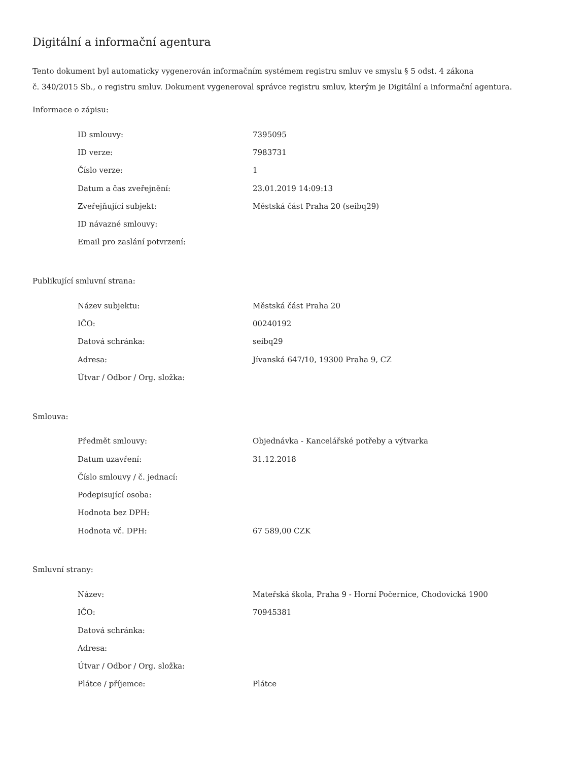Digitální a informační agentura
Tento dokument byl automaticky vygenerován informačním systémem registru smluv ve smyslu § 5 odst. 4 zákona
č. 340/2015 Sb., o registru smluv. Dokument vygeneroval správce registru smluv, kterým je Digitální a informační agentura.
Informace o zápisu:
| ID smlouvy: | 7395095 |
| ID verze: | 7983731 |
| Číslo verze: | 1 |
| Datum a čas zveřejnění: | 23.01.2019 14:09:13 |
| Zveřejňující subjekt: | Městská část Praha 20 (seibq29) |
| ID návazné smlouvy: | |
| Email pro zaslání potvrzení: | |
Publikující smluvní strana:
| Název subjektu: | Městská část Praha 20 |
| IČO: | 00240192 |
| Datová schránka: | seibq29 |
| Adresa: | Jívanská 647/10, 19300 Praha 9, CZ |
| Útvar / Odbor / Org. složka: | |
Smlouva:
| Předmět smlouvy: | Objednávka - Kancelářské potřeby a výtvarka |
| Datum uzavření: | 31.12.2018 |
| Číslo smlouvy / č. jednací: | |
| Podepisující osoba: | |
| Hodnota bez DPH: | |
| Hodnota vč. DPH: | 67 589,00 CZK |
Smluvní strany:
| Název: | Mateřská škola, Praha 9 - Horní Počernice, Chodovická 1900 |
| IČO: | 70945381 |
| Datová schránka: | |
| Adresa: | |
| Útvar / Odbor / Org. složka: | |
| Plátce / příjemce: | Plátce |